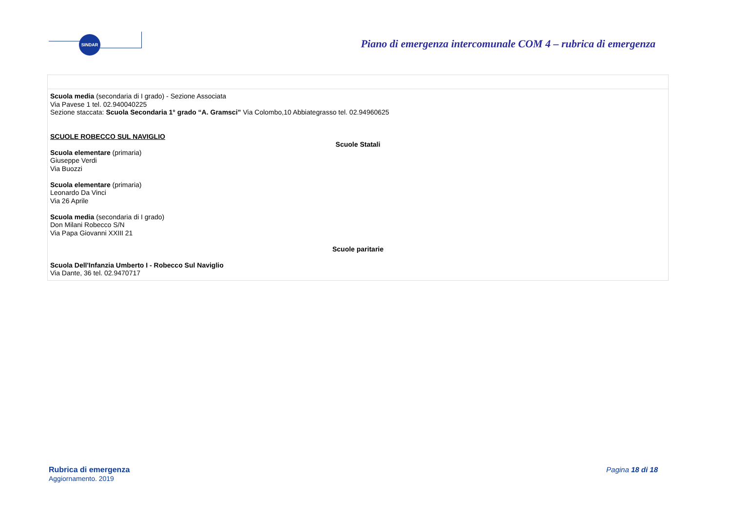SINDAR
Piano di emergenza intercomunale COM 4 – rubrica di emergenza
| Scuola media (secondaria di I grado) - Sezione Associata Via Pavese 1 tel. 02.940040225 Sezione staccata: Scuola Secondaria 1° grado “A. Gramsci” Via Colombo,10 Abbiategrasso tel. 02.94960625 SCUOLE ROBECCO SUL NAVIGLIO Scuole Statali Scuola elementare (primaria) Giuseppe Verdi Via Buozzi Scuola elementare (primaria) Leonardo Da Vinci Via 26 Aprile Scuola media (secondaria di I grado) Don Milani Robecco S/N Via Papa Giovanni XXIII 21 Scuole paritarie Scuola Dell'Infanzia Umberto I - Robecco Sul Naviglio Via Dante, 36 tel. 02.9470717 |
Rubrica di emergenza
Aggiornamento. 2019
Pagina 18 di 18